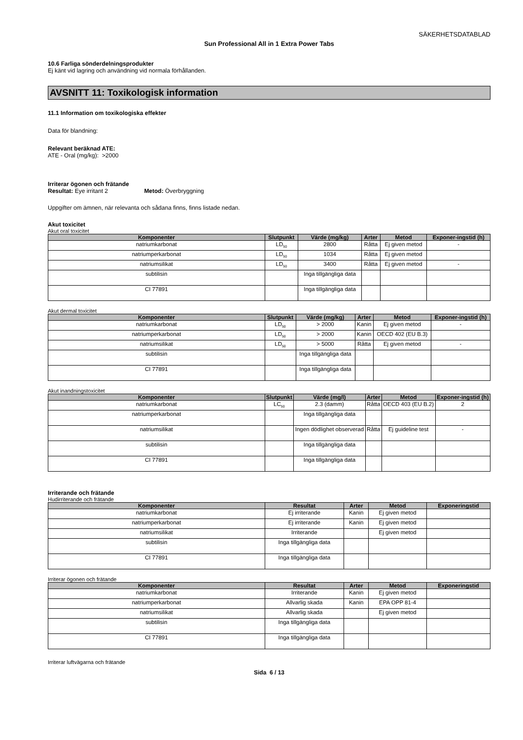SÄKERHETSDATABLAD
Sun Professional All in 1 Extra Power Tabs
10.6 Farliga sönderdelningsprodukter
Ej känt vid lagring och användning vid normala förhållanden.
AVSNITT 11: Toxikologisk information
11.1 Information om toxikologiska effekter
Data för blandning:
Relevant beräknad ATE:
ATE - Oral (mg/kg): >2000
Irriterar ögonen och frätande
Resultat: Eye irritant 2 Metod: Överbryggning
Uppgifter om ämnen, när relevanta och sådana finns, finns listade nedan.
Akut toxicitet
Akut oral toxicitet
| Komponenter | Slutpunkt | Värde (mg/kg) | Arter | Metod | Exponer-ingstid (h) |
| --- | --- | --- | --- | --- | --- |
| natriumkarbonat | LD<sub>50</sub> | 2800 | Råtta | Ej given metod | - |
| natriumperkarbonat | LD<sub>50</sub> | 1034 | Råtta | Ej given metod | |
| natriumsilikat | LD<sub>50</sub> | 3400 | Råtta | Ej given metod | - |
| subtilisin | | Inga tillgängliga data | | | |
| CI 77891 | | Inga tillgängliga data | | | |
Akut dermal toxicitet
| Komponenter | Slutpunkt | Värde (mg/kg) | Arter | Metod | Exponer-ingstid (h) |
| --- | --- | --- | --- | --- | --- |
| natriumkarbonat | LD<sub>50</sub> | > 2000 | Kanin | Ej given metod | - |
| natriumperkarbonat | LD<sub>50</sub> | > 2000 | Kanin | OECD 402 (EU B.3) | |
| natriumsilikat | LD<sub>50</sub> | > 5000 | Råtta | Ej given metod | - |
| subtilisin | | Inga tillgängliga data | | | |
| CI 77891 | | Inga tillgängliga data | | | |
Akut inandningstoxicitet
| Komponenter | Slutpunkt | Värde (mg/l) | Arter | Metod | Exponer-ingstid (h) |
| --- | --- | --- | --- | --- | --- |
| natriumkarbonat | LC<sub>50</sub> | 2.3 (damm) | Råtta | OECD 403 (EU B.2) | 2 |
| natriumperkarbonat | | Inga tillgängliga data | | | |
| natriumsilikat | | Ingen dödlighet observerad | Råtta | Ej guideline test | - |
| subtilisin | | Inga tillgängliga data | | | |
| CI 77891 | | Inga tillgängliga data | | | |
Irriterande och frätande
Hudirriterande och frätande
| Komponenter | Resultat | Arter | Metod | Exponeringstid |
| --- | --- | --- | --- | --- |
| natriumkarbonat | Ej irriterande | Kanin | Ej given metod | |
| natriumperkarbonat | Ej irriterande | Kanin | Ej given metod | |
| natriumsilikat | Irriterande | | Ej given metod | |
| subtilisin | Inga tillgängliga data | | | |
| CI 77891 | Inga tillgängliga data | | | |
Irriterar ögonen och frätande
| Komponenter | Resultat | Arter | Metod | Exponeringstid |
| --- | --- | --- | --- | --- |
| natriumkarbonat | Irriterande | Kanin | Ej given metod | |
| natriumperkarbonat | Allvarlig skada | Kanin | EPA OPP 81-4 | |
| natriumsilikat | Allvarlig skada | | Ej given metod | |
| subtilisin | Inga tillgängliga data | | | |
| CI 77891 | Inga tillgängliga data | | | |
Irriterar luftvägarna och frätande
Sida 6 / 13